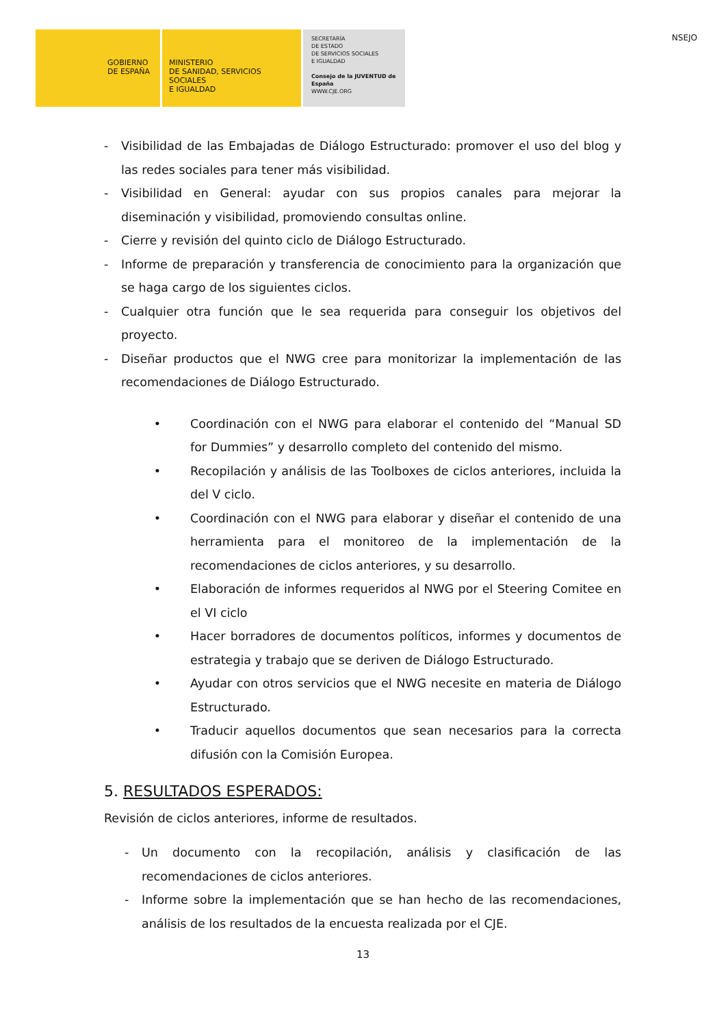GOBIERNO
DE ESPAÑA
MINISTERIO
DE SANIDAD, SERVICIOS SOCIALES
E IGUALDAD
SECRETARÍA
DE ESTADO
DE SERVICIOS SOCIALES
E IGUALDAD
Consejo de la JUVENTUD de España
WWW.CJE.ORG
NSEJO
- Visibilidad de las Embajadas de Diálogo Estructurado: promover el uso del blog y las redes sociales para tener más visibilidad.
- Visibilidad en General: ayudar con sus propios canales para mejorar la diseminación y visibilidad, promoviendo consultas online.
- Cierre y revisión del quinto ciclo de Diálogo Estructurado.
- Informe de preparación y transferencia de conocimiento para la organización que se haga cargo de los siguientes ciclos.
- Cualquier otra función que le sea requerida para conseguir los objetivos del proyecto.
- Diseñar productos que el NWG cree para monitorizar la implementación de las recomendaciones de Diálogo Estructurado.
• Coordinación con el NWG para elaborar el contenido del “Manual SD for Dummies” y desarrollo completo del contenido del mismo.
• Recopilación y análisis de las Toolboxes de ciclos anteriores, incluida la del V ciclo.
• Coordinación con el NWG para elaborar y diseñar el contenido de una herramienta para el monitoreo de la implementación de la recomendaciones de ciclos anteriores, y su desarrollo.
• Elaboración de informes requeridos al NWG por el Steering Comitee en el VI ciclo
• Hacer borradores de documentos políticos, informes y documentos de estrategia y trabajo que se deriven de Diálogo Estructurado.
• Ayudar con otros servicios que el NWG necesite en materia de Diálogo Estructurado.
• Traducir aquellos documentos que sean necesarios para la correcta difusión con la Comisión Europea.
5. RESULTADOS ESPERADOS:
Revisión de ciclos anteriores, informe de resultados.
- Un documento con la recopilación, análisis y clasificación de las recomendaciones de ciclos anteriores.
- Informe sobre la implementación que se han hecho de las recomendaciones, análisis de los resultados de la encuesta realizada por el CJE.
13